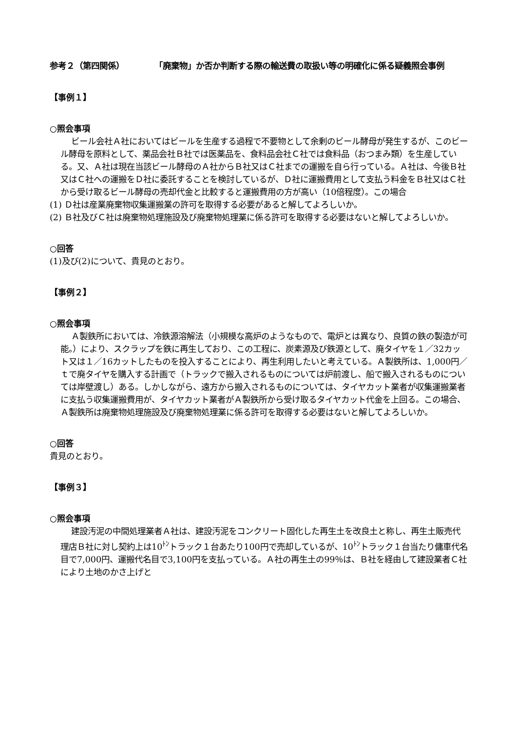参考２（第四関係） 「廃棄物」か否か判断する際の輸送費の取扱い等の明確化に係る疑義照会事例
【事例１】
○照会事項
ビール会社Ａ社においてはビールを生産する過程で不要物として余剰のビール酵母が発生するが、このビール酵母を原料として、薬品会社Ｂ社では医薬品を、食料品会社Ｃ社では食料品（おつまみ類）を生産している。又、Ａ社は現在当該ビール酵母のＡ社からＢ社又はＣ社までの運搬を自ら行っている。Ａ社は、今後Ｂ社又はＣ社への運搬をＤ社に委託することを検討しているが、Ｄ社に運搬費用として支払う料金をＢ社又はＣ社から受け取るビール酵母の売却代金と比較すると運搬費用の方が高い（10倍程度）。この場合
(1) Ｄ社は産業廃棄物収集運搬業の許可を取得する必要があると解してよろしいか。
(2) Ｂ社及びＣ社は廃棄物処理施設及び廃棄物処理業に係る許可を取得する必要はないと解してよろしいか。
○回答
(1)及び(2)について、貴見のとおり。
【事例２】
○照会事項
Ａ製鉄所においては、冷鉄源溶解法（小規模な高炉のようなもので、電炉とは異なり、良質の鉄の製造が可能。）により、スクラップを鉄に再生しており、この工程に、炭素源及び鉄源として、廃タイヤを１／32カット又は１／16カットしたものを投入することにより、再生利用したいと考えている。Ａ製鉄所は、1,000円／ｔで廃タイヤを購入する計画で（トラックで搬入されるものについては炉前渡し、船で搬入されるものについては岸壁渡し）ある。しかしながら、遠方から搬入されるものについては、タイヤカット業者が収集運搬業者に支払う収集運搬費用が、タイヤカット業者がＡ製鉄所から受け取るタイヤカット代金を上回る。この場合、Ａ製鉄所は廃棄物処理施設及び廃棄物処理業に係る許可を取得する必要はないと解してよろしいか。
○回答
貴見のとおり。
【事例３】
○照会事項
建設汚泥の中間処理業者Ａ社は、建設汚泥をコンクリート固化した再生土を改良土と称し、再生土販売代理店Ｂ社に対し契約上は10<sup>ﾄﾝ</sup>トラック１台あたり100円で売却しているが、10<sup>ﾄﾝ</sup>トラック１台当たり傭車代名目で7,000円、運搬代名目で3,100円を支払っている。Ａ社の再生土の99％は、Ｂ社を経由して建設業者Ｃ社により土地のかさ上げと